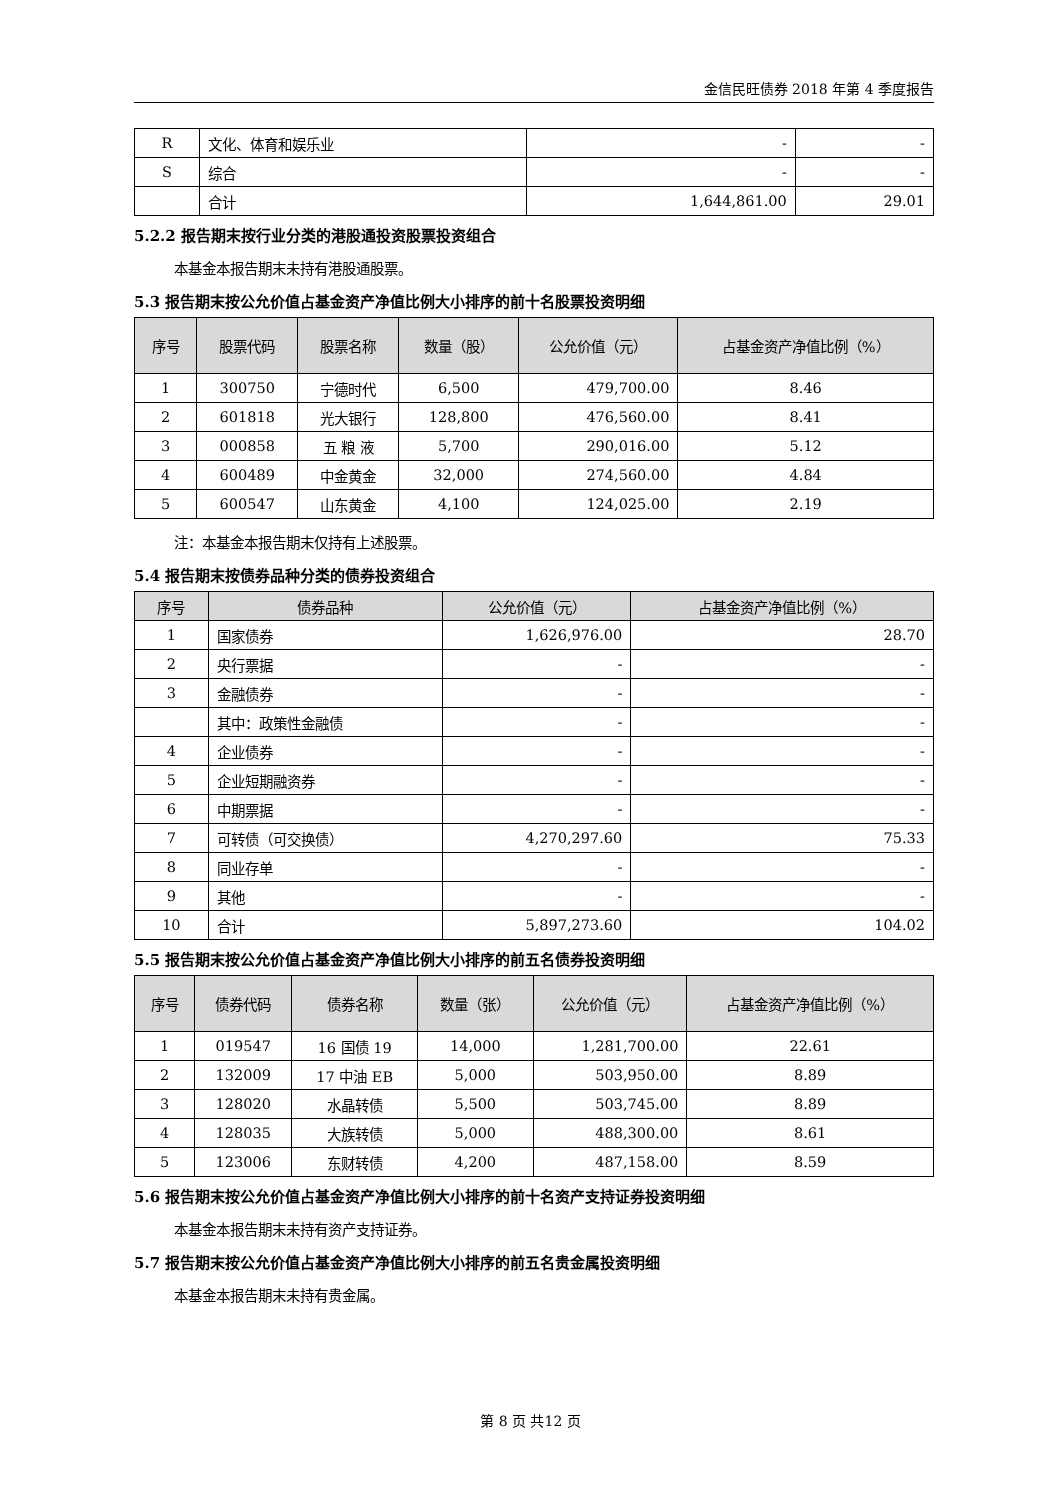金信民旺债券 2018 年第 4 季度报告
| R | 文化、体育和娱乐业 | - | - |
| S | 综合 | - | - |
| | 合计 | 1,644,861.00 | 29.01 |
5.2.2 报告期末按行业分类的港股通投资股票投资组合
本基金本报告期末未持有港股通股票。
5.3 报告期末按公允价值占基金资产净值比例大小排序的前十名股票投资明细
| 序号 | 股票代码 | 股票名称 | 数量（股） | 公允价值（元） | 占基金资产净值比例（%） |
| --- | --- | --- | --- | --- | --- |
| 1 | 300750 | 宁德时代 | 6,500 | 479,700.00 | 8.46 |
| 2 | 601818 | 光大银行 | 128,800 | 476,560.00 | 8.41 |
| 3 | 000858 | 五 粮 液 | 5,700 | 290,016.00 | 5.12 |
| 4 | 600489 | 中金黄金 | 32,000 | 274,560.00 | 4.84 |
| 5 | 600547 | 山东黄金 | 4,100 | 124,025.00 | 2.19 |
注：本基金本报告期末仅持有上述股票。
5.4 报告期末按债券品种分类的债券投资组合
| 序号 | 债券品种 | 公允价值（元） | 占基金资产净值比例（%） |
| --- | --- | --- | --- |
| 1 | 国家债券 | 1,626,976.00 | 28.70 |
| 2 | 央行票据 | - | - |
| 3 | 金融债券 | - | - |
| | 其中：政策性金融债 | - | - |
| 4 | 企业债券 | - | - |
| 5 | 企业短期融资券 | - | - |
| 6 | 中期票据 | - | - |
| 7 | 可转债（可交换债） | 4,270,297.60 | 75.33 |
| 8 | 同业存单 | - | - |
| 9 | 其他 | - | - |
| 10 | 合计 | 5,897,273.60 | 104.02 |
5.5 报告期末按公允价值占基金资产净值比例大小排序的前五名债券投资明细
| 序号 | 债券代码 | 债券名称 | 数量（张） | 公允价值（元） | 占基金资产净值比例（%） |
| --- | --- | --- | --- | --- | --- |
| 1 | 019547 | 16 国债 19 | 14,000 | 1,281,700.00 | 22.61 |
| 2 | 132009 | 17 中油 EB | 5,000 | 503,950.00 | 8.89 |
| 3 | 128020 | 水晶转债 | 5,500 | 503,745.00 | 8.89 |
| 4 | 128035 | 大族转债 | 5,000 | 488,300.00 | 8.61 |
| 5 | 123006 | 东财转债 | 4,200 | 487,158.00 | 8.59 |
5.6 报告期末按公允价值占基金资产净值比例大小排序的前十名资产支持证券投资明细
本基金本报告期末未持有资产支持证券。
5.7 报告期末按公允价值占基金资产净值比例大小排序的前五名贵金属投资明细
本基金本报告期末未持有贵金属。
第 8 页 共12 页